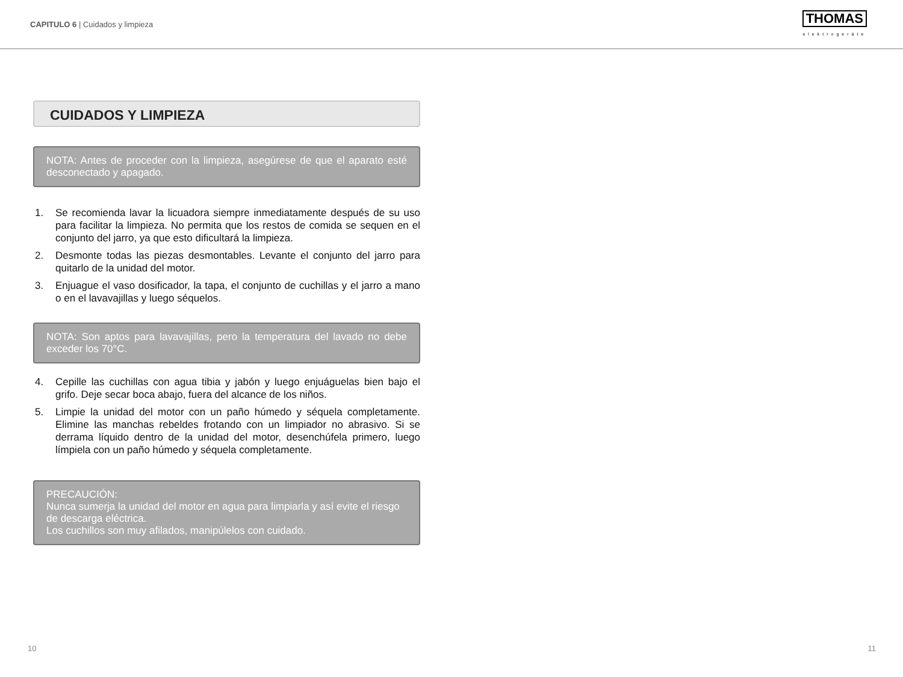CAPITULO 6 | Cuidados y limpieza
THOMAS
elektrogeräte
CUIDADOS Y LIMPIEZA
NOTA: Antes de proceder con la limpieza, asegúrese de que el aparato esté desconectado y apagado.
1. Se recomienda lavar la licuadora siempre inmediatamente después de su uso para facilitar la limpieza. No permita que los restos de comida se sequen en el conjunto del jarro, ya que esto dificultará la limpieza.
2. Desmonte todas las piezas desmontables. Levante el conjunto del jarro para quitarlo de la unidad del motor.
3. Enjuague el vaso dosificador, la tapa, el conjunto de cuchillas y el jarro a mano o en el lavavajillas y luego séquelos.
NOTA: Son aptos para lavavajillas, pero la temperatura del lavado no debe exceder los 70°C.
4. Cepille las cuchillas con agua tibia y jabón y luego enjuáguelas bien bajo el grifo. Deje secar boca abajo, fuera del alcance de los niños.
5. Limpie la unidad del motor con un paño húmedo y séquela completamente. Elimine las manchas rebeldes frotando con un limpiador no abrasivo. Si se derrama líquido dentro de la unidad del motor, desenchúfela primero, luego límpiela con un paño húmedo y séquela completamente.
PRECAUCIÓN:
Nunca sumerja la unidad del motor en agua para limpiarla y así evite el riesgo de descarga eléctrica.
Los cuchillos son muy afilados, manipúlelos con cuidado.
10 11